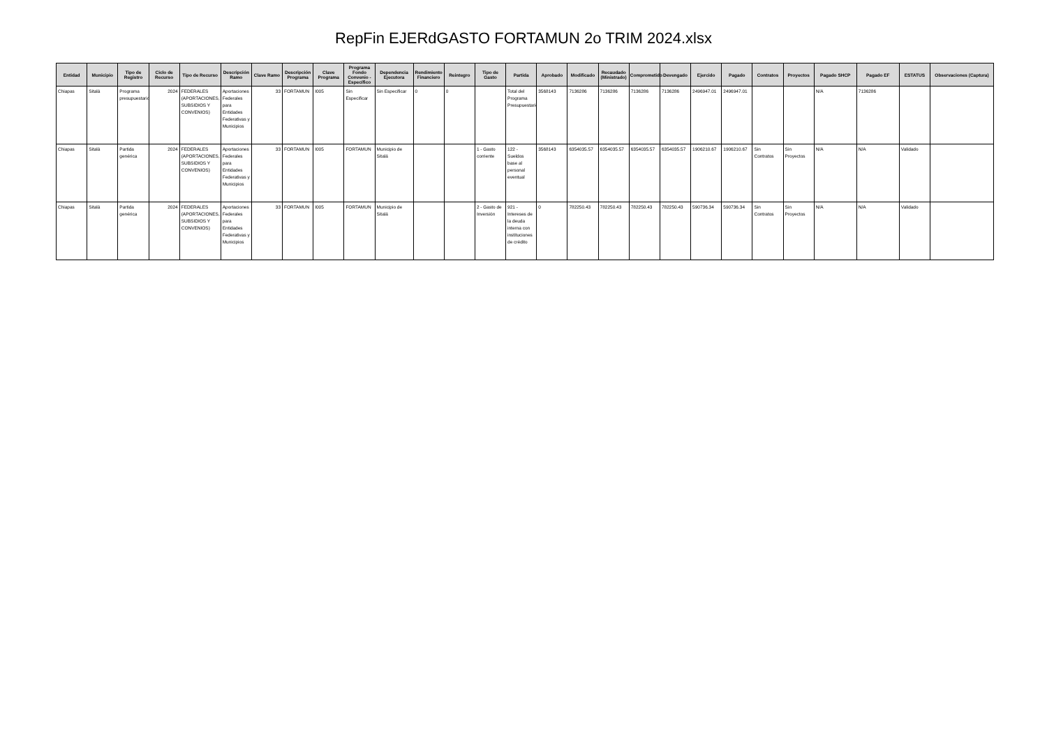RepFin EJERdGASTO FORTAMUN 2o TRIM 2024.xlsx
| Entidad | Municipio | Tipo de Registro | Ciclo de Recurso | Tipo de Recurso | Descripción Ramo | Clave Ramo | Descripción Programa | Clave Programa | Programa Fondo Convenio - Específico | Dependencia Ejecutora | Rendimiento Financiero | Reintegro | Tipo de Gasto | Partida | Aprobado | Modificado | Recaudado (Ministrado) | Comprometido | Devengado | Ejercido | Pagado | Contratos | Proyectos | Pagado SHCP | Pagado EF | ESTATUS | Observaciones (Captura) |
| --- | --- | --- | --- | --- | --- | --- | --- | --- | --- | --- | --- | --- | --- | --- | --- | --- | --- | --- | --- | --- | --- | --- | --- | --- | --- | --- | --- |
| Chiapas | Sitalá | Programa presupuestario | 2024 | FEDERALES (APORTACIONES, SUBSIDIOS Y CONVENIOS) | Aportaciones Federales para Entidades Federativas y Municipios | 33 | FORTAMUN | I005 | Sin Especificar | Sin Especificar | 0 | 0 | | Total del Programa Presupuestario | 3568143 | 7136286 | 7136286 | 7136286 | 7136286 | 2496947.01 | 2496947.01 | | | N/A | 7136286 | | |
| Chiapas | Sitalá | Partida genérica | 2024 | FEDERALES (APORTACIONES, SUBSIDIOS Y CONVENIOS) | Aportaciones Federales para Entidades Federativas y Municipios | 33 | FORTAMUN | I005 | FORTAMUN | Municipio de Sitalá | | | 1 - Gasto corriente | 122 - Sueldos base al personal eventual | 3568143 | 6354035.57 | 6354035.57 | 6354035.57 | 6354035.57 | 1906210.67 | 1906210.67 | Sin Contratos | Sin Proyectos | N/A | N/A | Validado | |
| Chiapas | Sitalá | Partida genérica | 2024 | FEDERALES (APORTACIONES, SUBSIDIOS Y CONVENIOS) | Aportaciones Federales para Entidades Federativas y Municipios | 33 | FORTAMUN | I005 | FORTAMUN | Municipio de Sitalá | | | 2 - Gasto de Inversión | 921 - Intereses de la deuda interna con instituciones de crédito | 0 | 782250.43 | 782250.43 | 782250.43 | 782250.43 | 590736.34 | 590736.34 | Sin Contratos | Sin Proyectos | N/A | N/A | Validado | |